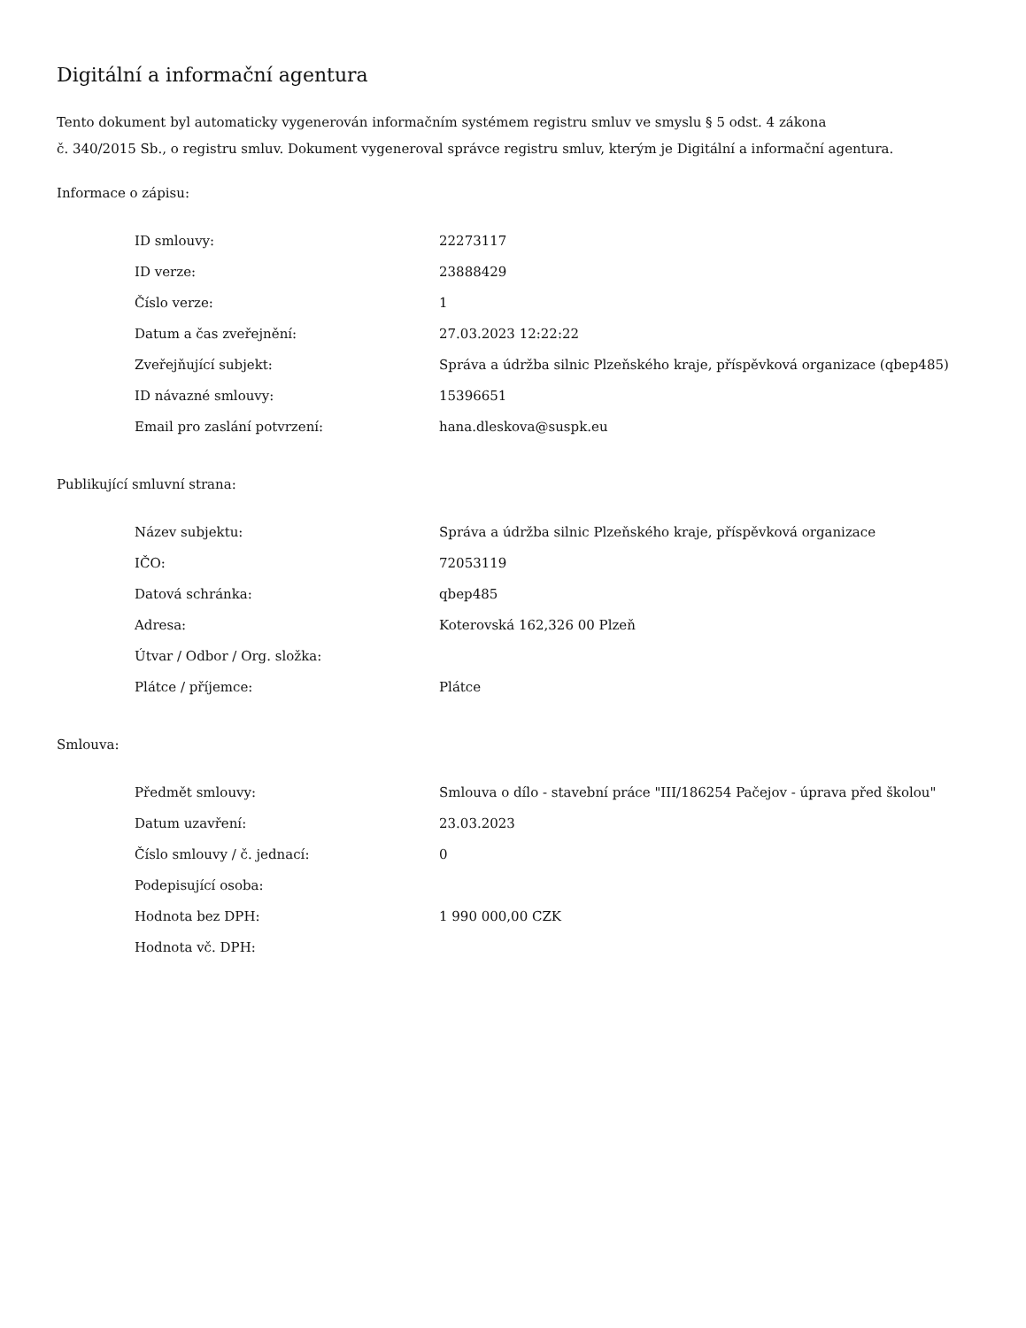Digitální a informační agentura
Tento dokument byl automaticky vygenerován informačním systémem registru smluv ve smyslu § 5 odst. 4 zákona
č. 340/2015 Sb., o registru smluv. Dokument vygeneroval správce registru smluv, kterým je Digitální a informační agentura.
Informace o zápisu:
| ID smlouvy: | 22273117 |
| ID verze: | 23888429 |
| Číslo verze: | 1 |
| Datum a čas zveřejnění: | 27.03.2023 12:22:22 |
| Zveřejňující subjekt: | Správa a údržba silnic Plzeňského kraje, příspěvková organizace (qbep485) |
| ID návazné smlouvy: | 15396651 |
| Email pro zaslání potvrzení: | hana.dleskova@suspk.eu |
Publikující smluvní strana:
| Název subjektu: | Správa a údržba silnic Plzeňského kraje, příspěvková organizace |
| IČO: | 72053119 |
| Datová schránka: | qbep485 |
| Adresa: | Koterovská 162,326 00 Plzeň |
| Útvar / Odbor / Org. složka: | |
| Plátce / příjemce: | Plátce |
Smlouva:
| Předmět smlouvy: | Smlouva o dílo - stavební práce "III/186254 Pačejov - úprava před školou" |
| Datum uzavření: | 23.03.2023 |
| Číslo smlouvy / č. jednací: | 0 |
| Podepisující osoba: | |
| Hodnota bez DPH: | 1 990 000,00 CZK |
| Hodnota vč. DPH: | |